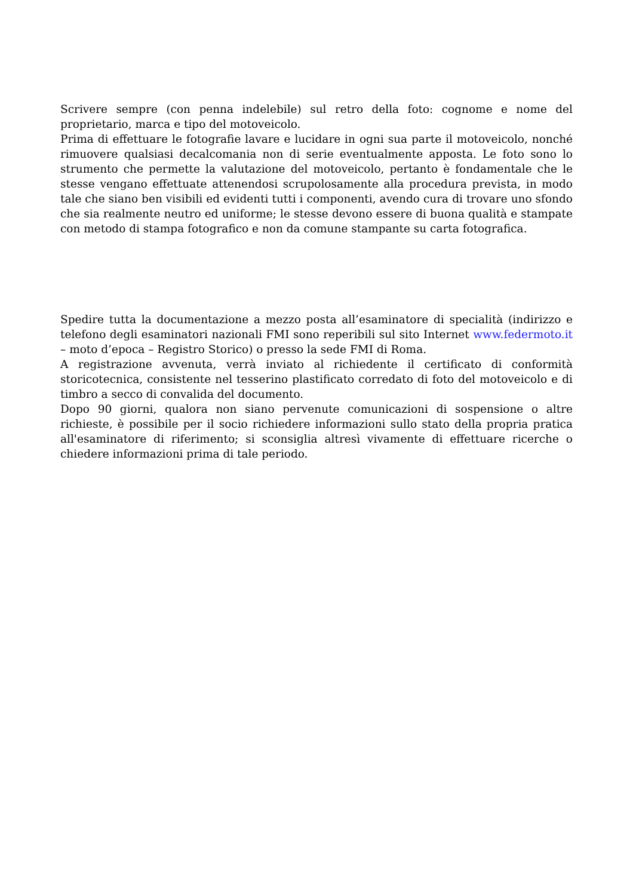Scrivere sempre (con penna indelebile) sul retro della foto: cognome e nome del proprietario, marca e tipo del motoveicolo.
Prima di effettuare le fotografie lavare e lucidare in ogni sua parte il motoveicolo, nonché rimuovere qualsiasi decalcomania non di serie eventualmente apposta. Le foto sono lo strumento che permette la valutazione del motoveicolo, pertanto è fondamentale che le stesse vengano effettuate attenendosi scrupolosamente alla procedura prevista, in modo tale che siano ben visibili ed evidenti tutti i componenti, avendo cura di trovare uno sfondo che sia realmente neutro ed uniforme; le stesse devono essere di buona qualità e stampate con metodo di stampa fotografico e non da comune stampante su carta fotografica.
Spedire tutta la documentazione a mezzo posta all’esaminatore di specialità (indirizzo e telefono degli esaminatori nazionali FMI sono reperibili sul sito Internet www.federmoto.it – moto d’epoca – Registro Storico) o presso la sede FMI di Roma.
A registrazione avvenuta, verrà inviato al richiedente il certificato di conformità storicotecnica, consistente nel tesserino plastificato corredato di foto del motoveicolo e di timbro a secco di convalida del documento.
Dopo 90 giorni, qualora non siano pervenute comunicazioni di sospensione o altre richieste, è possibile per il socio richiedere informazioni sullo stato della propria pratica all'esaminatore di riferimento; si sconsiglia altresì vivamente di effettuare ricerche o chiedere informazioni prima di tale periodo.